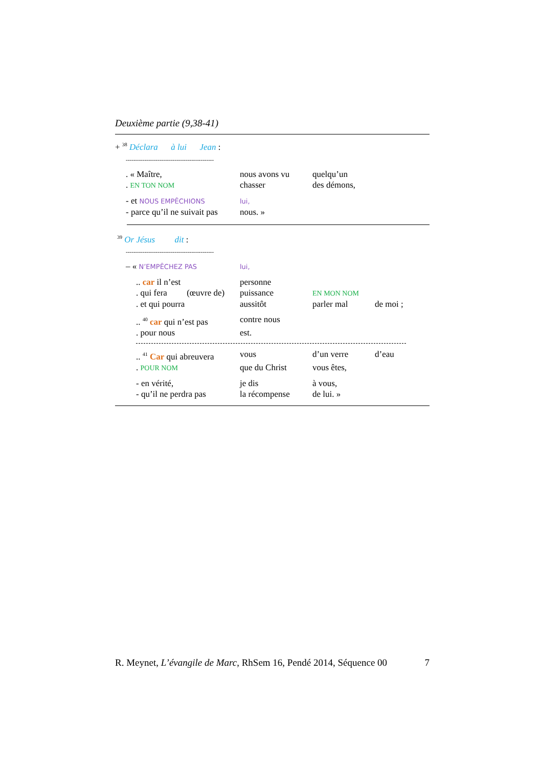Deuxième partie (9,38-41)
+ <sup>38</sup> Déclara à lui Jean :
-----------------------------------------------
| . « Maître, | nous avons vu | quelqu’un |
| . EN TON NOM | chasser | des démons, |
| - et NOUS EMPÊCHIONS | lui, | |
| - parce qu’il ne suivait pas | nous. » | |
<sup>39</sup> Or Jésus dit :
-----------------------------------------------
| – « N’EMPÊCHEZ PAS | lui, |
| .. car il n’est | personne | | |
| . qui fera (œuvre de) | puissance | EN MON NOM | |
| . et qui pourra | aussitôt | parler mal | de moi ; |
| .. <sup>40</sup> car qui n’est pas | contre nous | | |
| . pour nous | est. | | |
| .. <sup>41</sup> Car qui abreuvera | vous | d’un verre | d’eau |
| . POUR NOM | que du Christ | vous êtes, | |
| - en vérité, | je dis | à vous, | |
| - qu’il ne perdra pas | la récompense | de lui. » | |
R. Meynet, L’évangile de Marc, RhSem 16, Pendé 2014, Séquence 00 7